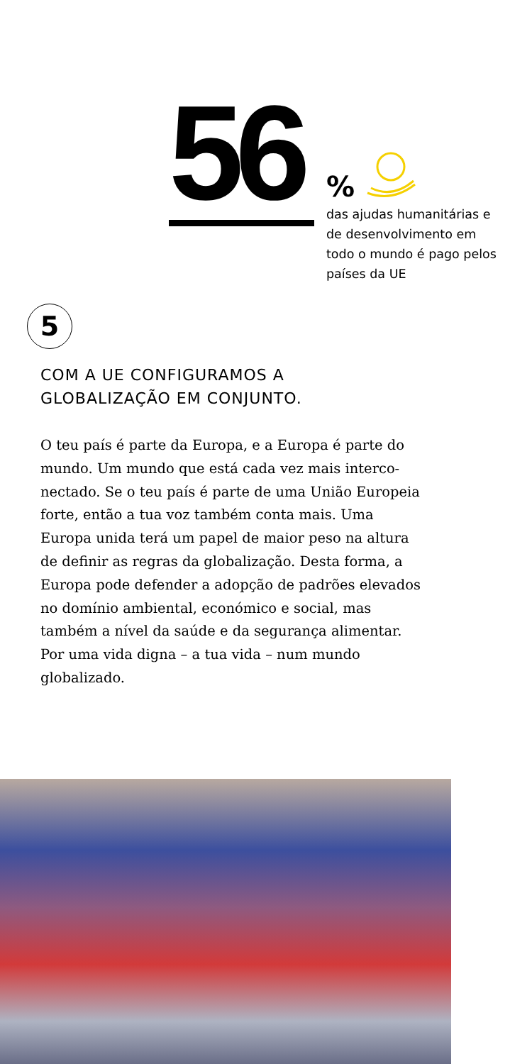56
%
das ajudas humanitárias e de desenvolvimento em todo o mundo é pago pelos países da UE
5
COM A UE CONFIGURAMOS A
GLOBALIZAÇÃO EM CONJUNTO.
O teu país é parte da Europa, e a Europa é parte do mundo. Um mundo que está cada vez mais interco-nectado. Se o teu país é parte de uma União Europeia forte, então a tua voz também conta mais. Uma Europa unida terá um papel de maior peso na altura de definir as regras da globalização. Desta forma, a Europa pode defender a adopção de padrões elevados no domínio ambiental, económico e social, mas também a nível da saúde e da segurança alimentar. Por uma vida digna – a tua vida – num mundo globalizado.